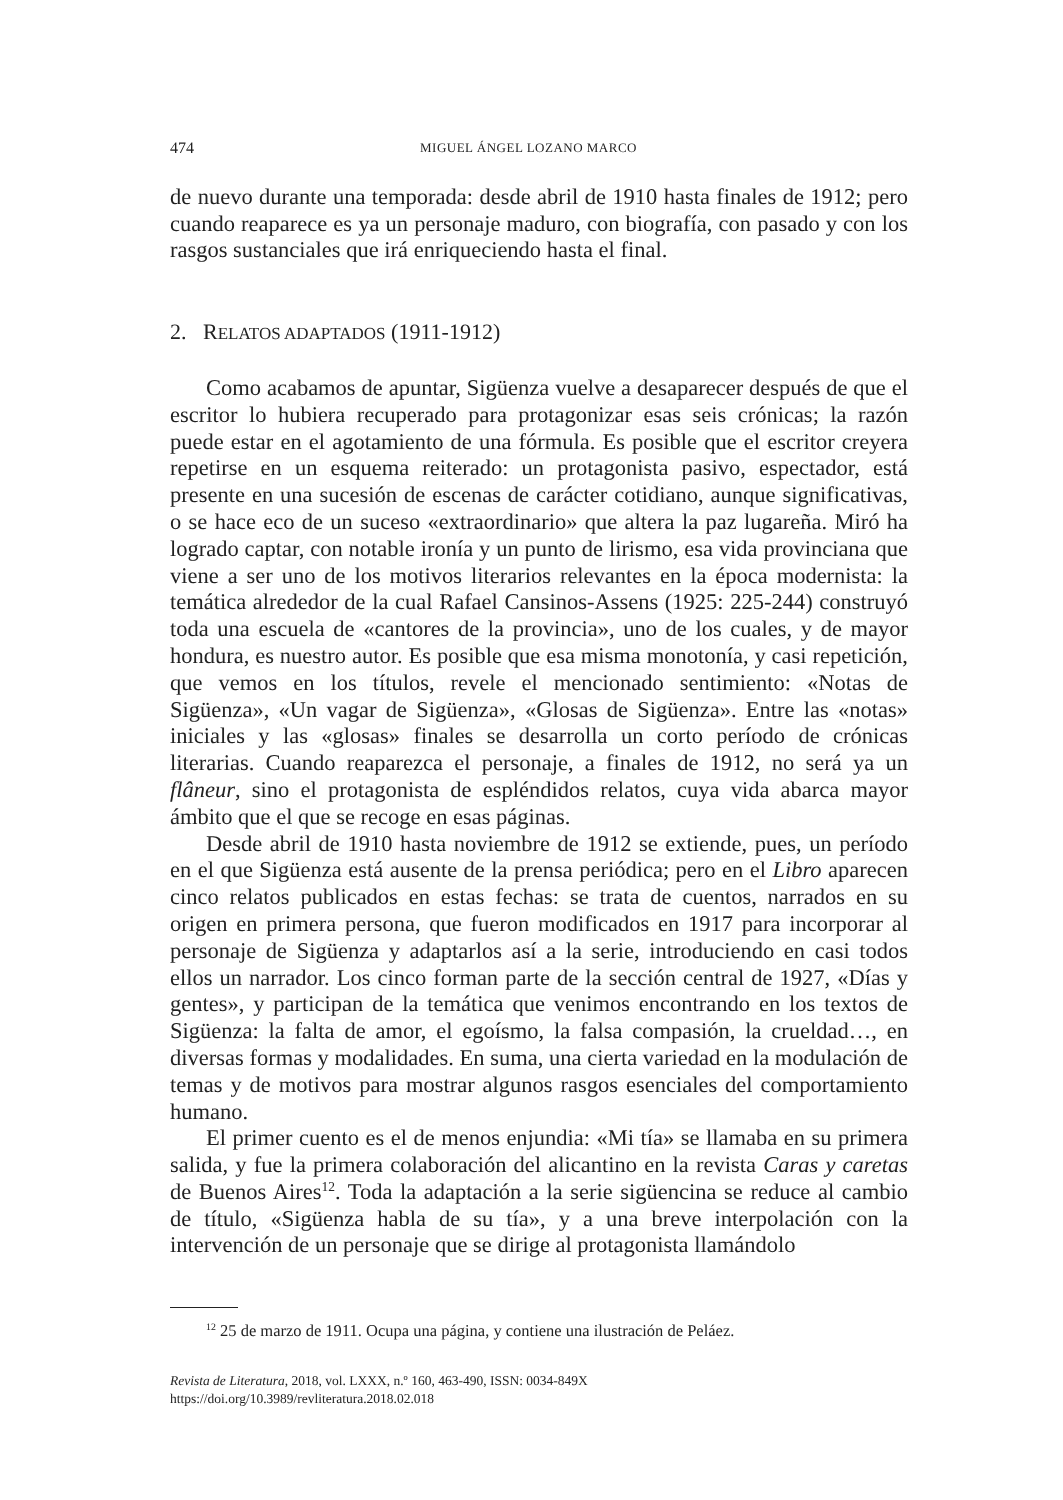474 MIGUEL ÁNGEL LOZANO MARCO
de nuevo durante una temporada: desde abril de 1910 hasta finales de 1912; pero cuando reaparece es ya un personaje maduro, con biografía, con pasado y con los rasgos sustanciales que irá enriqueciendo hasta el final.
2. RELATOS ADAPTADOS (1911-1912)
Como acabamos de apuntar, Sigüenza vuelve a desaparecer después de que el escritor lo hubiera recuperado para protagonizar esas seis crónicas; la razón puede estar en el agotamiento de una fórmula. Es posible que el escritor creyera repetirse en un esquema reiterado: un protagonista pasivo, espectador, está presente en una sucesión de escenas de carácter cotidiano, aunque significativas, o se hace eco de un suceso «extraordinario» que altera la paz lugareña. Miró ha logrado captar, con notable ironía y un punto de lirismo, esa vida provinciana que viene a ser uno de los motivos literarios relevantes en la época modernista: la temática alrededor de la cual Rafael Cansinos-Assens (1925: 225-244) construyó toda una escuela de «cantores de la provincia», uno de los cuales, y de mayor hondura, es nuestro autor. Es posible que esa misma monotonía, y casi repetición, que vemos en los títulos, revele el mencionado sentimiento: «Notas de Sigüenza», «Un vagar de Sigüenza», «Glosas de Sigüenza». Entre las «notas» iniciales y las «glosas» finales se desarrolla un corto período de crónicas literarias. Cuando reaparezca el personaje, a finales de 1912, no será ya un flâneur, sino el protagonista de espléndidos relatos, cuya vida abarca mayor ámbito que el que se recoge en esas páginas.
Desde abril de 1910 hasta noviembre de 1912 se extiende, pues, un período en el que Sigüenza está ausente de la prensa periódica; pero en el Libro aparecen cinco relatos publicados en estas fechas: se trata de cuentos, narrados en su origen en primera persona, que fueron modificados en 1917 para incorporar al personaje de Sigüenza y adaptarlos así a la serie, introduciendo en casi todos ellos un narrador. Los cinco forman parte de la sección central de 1927, «Días y gentes», y participan de la temática que venimos encontrando en los textos de Sigüenza: la falta de amor, el egoísmo, la falsa compasión, la crueldad…, en diversas formas y modalidades. En suma, una cierta variedad en la modulación de temas y de motivos para mostrar algunos rasgos esenciales del comportamiento humano.
El primer cuento es el de menos enjundia: «Mi tía» se llamaba en su primera salida, y fue la primera colaboración del alicantino en la revista Caras y caretas de Buenos Aires<sup>12</sup>. Toda la adaptación a la serie sigüencina se reduce al cambio de título, «Sigüenza habla de su tía», y a una breve interpolación con la intervención de un personaje que se dirige al protagonista llamándolo
<sup>12</sup> 25 de marzo de 1911. Ocupa una página, y contiene una ilustración de Peláez.
Revista de Literatura, 2018, vol. LXXX, n.º 160, 463-490, ISSN: 0034-849X
https://doi.org/10.3989/revliteratura.2018.02.018